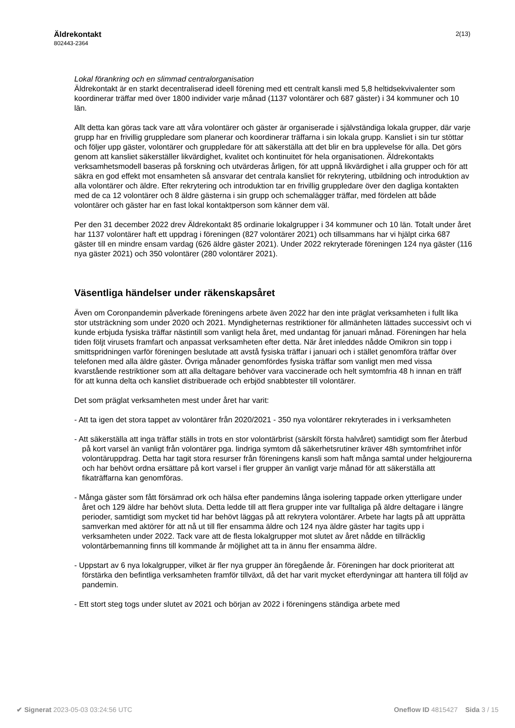Äldrekontakt
802443-2364
2(13)
Lokal förankring och en slimmad centralorganisation
Äldrekontakt är en starkt decentraliserad ideell förening med ett centralt kansli med 5,8 heltidsekvivalenter som koordinerar träffar med över 1800 individer varje månad (1137 volontärer och 687 gäster) i 34 kommuner och 10 län.
Allt detta kan göras tack vare att våra volontärer och gäster är organiserade i självständiga lokala grupper, där varje grupp har en frivillig gruppledare som planerar och koordinerar träffarna i sin lokala grupp. Kansliet i sin tur stöttar och följer upp gäster, volontärer och gruppledare för att säkerställa att det blir en bra upplevelse för alla. Det görs genom att kansliet säkerställer likvärdighet, kvalitet och kontinuitet för hela organisationen. Äldrekontakts verksamhetsmodell baseras på forskning och utvärderas årligen, för att uppnå likvärdighet i alla grupper och för att säkra en god effekt mot ensamheten så ansvarar det centrala kansliet för rekrytering, utbildning och introduktion av alla volontärer och äldre. Efter rekrytering och introduktion tar en frivillig gruppledare över den dagliga kontakten med de ca 12 volontärer och 8 äldre gästerna i sin grupp och schemalägger träffar, med fördelen att både volontärer och gäster har en fast lokal kontaktperson som känner dem väl.
Per den 31 december 2022 drev Äldrekontakt 85 ordinarie lokalgrupper i 34 kommuner och 10 län. Totalt under året har 1137 volontärer haft ett uppdrag i föreningen (827 volontärer 2021) och tillsammans har vi hjälpt cirka 687 gäster till en mindre ensam vardag (626 äldre gäster 2021). Under 2022 rekryterade föreningen 124 nya gäster (116 nya gäster 2021) och 350 volontärer (280 volontärer 2021).
Väsentliga händelser under räkenskapsåret
Även om Coronpandemin påverkade föreningens arbete även 2022 har den inte präglat verksamheten i fullt lika stor utsträckning som under 2020 och 2021. Myndigheternas restriktioner för allmänheten lättades successivt och vi kunde erbjuda fysiska träffar nästintill som vanligt hela året, med undantag för januari månad. Föreningen har hela tiden följt virusets framfart och anpassat verksamheten efter detta. När året inleddes nådde Omikron sin topp i smittspridningen varför föreningen beslutade att avstå fysiska träffar i januari och i stället genomföra träffar över telefonen med alla äldre gäster. Övriga månader genomfördes fysiska träffar som vanligt men med vissa kvarstående restriktioner som att alla deltagare behöver vara vaccinerade och helt symtomfria 48 h innan en träff för att kunna delta och kansliet distribuerade och erbjöd snabbtester till volontärer.
Det som präglat verksamheten mest under året har varit:
- Att ta igen det stora tappet av volontärer från 2020/2021 - 350 nya volontärer rekryterades in i verksamheten
- Att säkerställa att inga träffar ställs in trots en stor volontärbrist (särskilt första halvåret) samtidigt som fler återbud på kort varsel än vanligt från volontärer pga. lindriga symtom då säkerhetsrutiner kräver 48h symtomfrihet inför volontäruppdrag. Detta har tagit stora resurser från föreningens kansli som haft många samtal under helgjourerna och har behövt ordna ersättare på kort varsel i fler grupper än vanligt varje månad för att säkerställa att fikaträffarna kan genomföras.
- Många gäster som fått försämrad ork och hälsa efter pandemins långa isolering tappade orken ytterligare under året och 129 äldre har behövt sluta. Detta ledde till att flera grupper inte var fulltaliga på äldre deltagare i längre perioder, samtidigt som mycket tid har behövt läggas på att rekrytera volontärer. Arbete har lagts på att upprätta samverkan med aktörer för att nå ut till fler ensamma äldre och 124 nya äldre gäster har tagits upp i verksamheten under 2022. Tack vare att de flesta lokalgrupper mot slutet av året nådde en tillräcklig volontärbemanning finns till kommande år möjlighet att ta in ännu fler ensamma äldre.
- Uppstart av 6 nya lokalgrupper, vilket är fler nya grupper än föregående år. Föreningen har dock prioriterat att förstärka den befintliga verksamheten framför tillväxt, då det har varit mycket efterdyningar att hantera till följd av pandemin.
- Ett stort steg togs under slutet av 2021 och början av 2022 i föreningens ständiga arbete med
✔ Signerat 2023-05-03 03:24:56 UTC
Oneflow ID 4815427 Sida 3 / 15